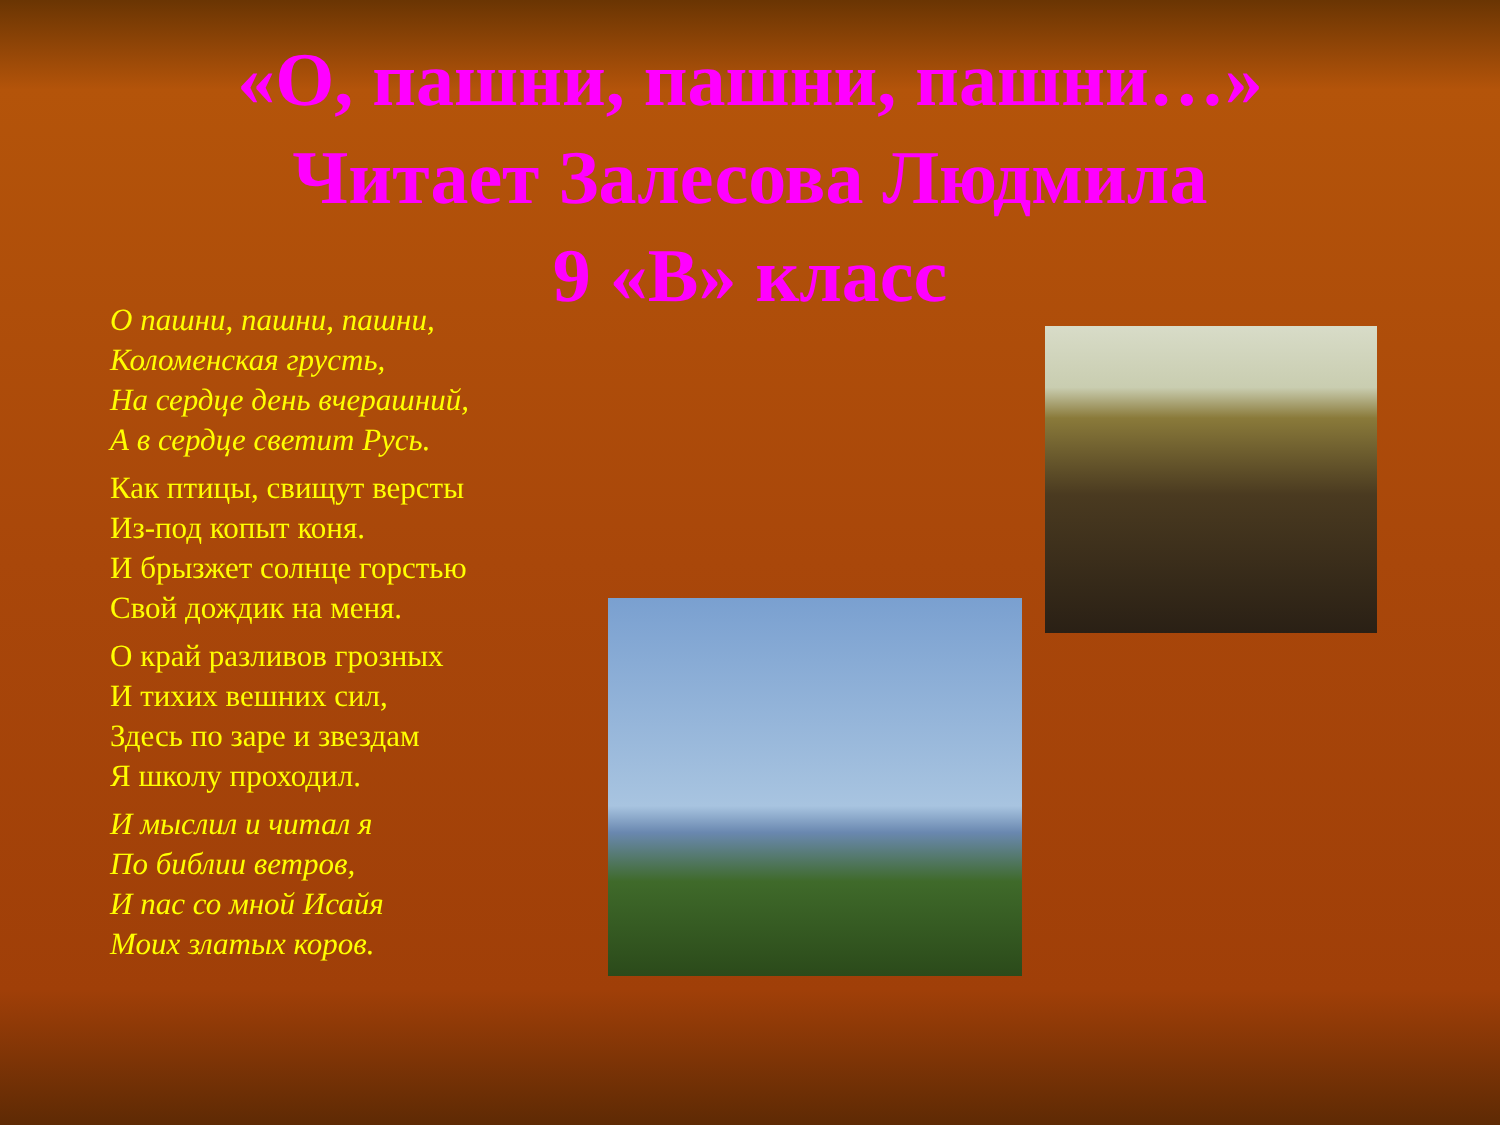«О, пашни, пашни, пашни…»
Читает Залесова Людмила
9 «В» класс
О пашни, пашни, пашни,
Коломенская грусть,
На сердце день вчерашний,
А в сердце светит Русь.
Как птицы, свищут версты
Из-под копыт коня.
И брызжет солнце горстью
Свой дождик на меня.
О край разливов грозных
И тихих вешних сил,
Здесь по заре и звездам
Я школу проходил.
И мыслил и читал я
По библии ветров,
И пас со мной Исайя
Моих златых коров.